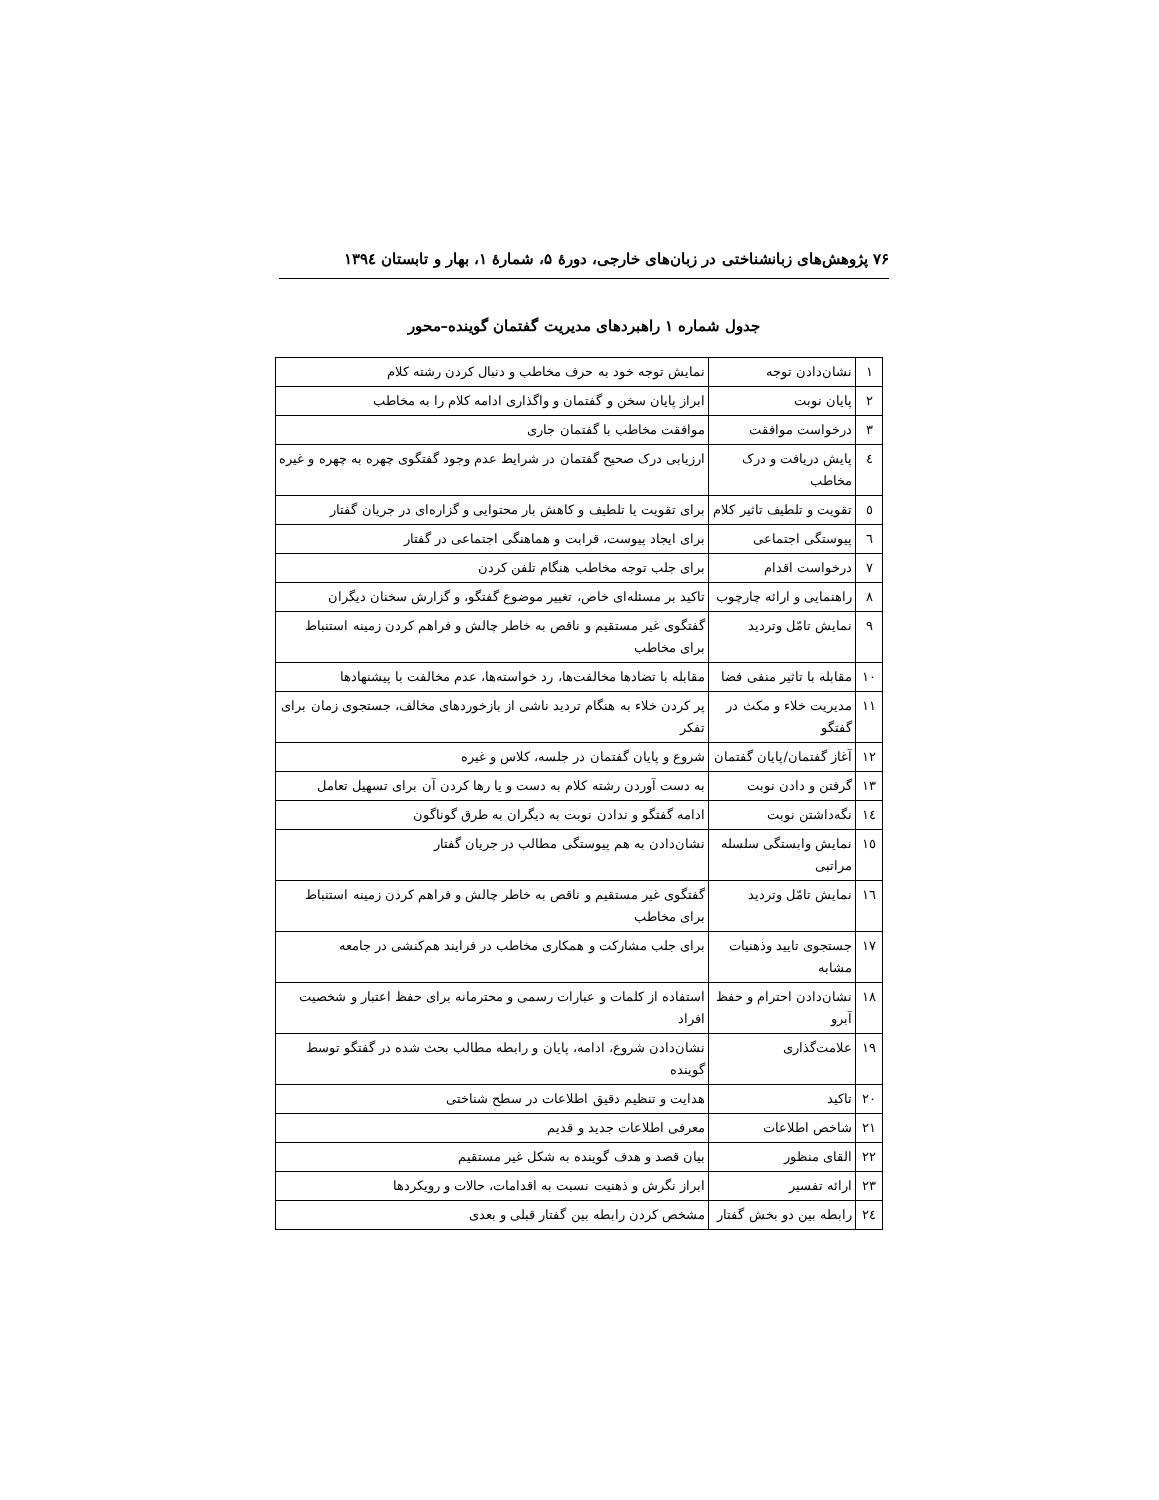۷۶ پژوهش‌های زبانشناختی در زبان‌های خارجی، دورهٔ ۵، شمارهٔ ۱، بهار و تابستان ۱۳۹٤
جدول شماره ۱ راهبردهای مدیریت گفتمان گوینده–محور
| ۱ | نشان‌دادن توجه | نمایش توجه خود به حرف مخاطب و دنبال کردن رشته کلام |
| ۲ | پایان نوبت | ابراز پایان سخن و گفتمان و واگذاری ادامه کلام را به مخاطب |
| ۳ | درخواست موافقت | موافقت مخاطب با گفتمان جاری |
| ٤ | پایش دریافت و درک مخاطب | ارزیابی درک صحیح گفتمان در شرایط عدم وجود گفتگوی چهره به چهره و غیره |
| ٥ | تقویت و تلطیف تاثیر کلام | برای تقویت یا تلطیف و کاهش بار محتوایی و گزاره‌ای در جریان گفتار |
| ٦ | پیوستگی اجتماعی | برای ایجاد پیوست، قرابت و هماهنگی اجتماعی در گفتار |
| ۷ | درخواست اقدام | برای جلب توجه مخاطب هنگام تلفن کردن |
| ۸ | راهنمایی و ارائه چارچوب | تاکید بر مسئله‌ای خاص، تغییر موضوع گفتگو، و گزارش سخنان دیگران |
| ۹ | نمایش تامّل وتردید | گفتگوی غیر مستقیم و ناقص به خاطر چالش و فراهم کردن زمینه استنباط برای مخاطب |
| ۱۰ | مقابله با تاثیر منفی فضا | مقابله با تضادها مخالفت‌ها، رد خواسته‌ها، عدم مخالفت با پیشنهادها |
| ۱۱ | مدیریت خلاء و مکث در گفتگو | پر کردن خلاء به هنگام تردید ناشی از بازخوردهای مخالف، جستجوی زمان برای تفکر |
| ۱۲ | آغاز گفتمان/پایان گفتمان | شروع و پایان گفتمان در جلسه، کلاس و غیره |
| ۱۳ | گرفتن و دادن نوبت | به دست آوردن رشته کلام به دست و یا رها کردن آن برای تسهیل تعامل |
| ۱٤ | نگه‌داشتن نوبت | ادامه گفتگو و ندادن نوبت به دیگران به طرق گوناگون |
| ۱٥ | نمایش وابستگی سلسله مراتبی | نشان‌دادن به هم پیوستگی مطالب در جریان گفتار |
| ۱٦ | نمایش تامّل وتردید | گفتگوی غیر مستقیم و ناقص به خاطر چالش و فراهم کردن زمینه استنباط برای مخاطب |
| ۱۷ | جستجوی تایید وذهنیات مشابه | برای جلب مشارکت و همکاری مخاطب در فرایند هم‌کنشی در جامعه |
| ۱۸ | نشان‌دادن احترام و حفظ آبرو | استفاده از کلمات و عبارات رسمی و محترمانه برای حفظ اعتبار و شخصیت افراد |
| ۱۹ | علامت‌گذاری | نشان‌دادن شروع، ادامه، پایان و رابطه مطالب بحث شده در گفتگو توسط گوینده |
| ۲۰ | تاکید | هدایت و تنظیم دقیق اطلاعات در سطح شناختی |
| ۲۱ | شاخص اطلاعات | معرفی اطلاعات جدید و قدیم |
| ۲۲ | القای منظور | بیان قصد و هدف گوینده به شکل غیر مستقیم |
| ۲۳ | ارائه تفسیر | ابراز نگرش و ذهنیت نسبت به اقدامات، حالات و رویکردها |
| ۲٤ | رابطه بین دو بخش گفتار | مشخص کردن رابطه بین گفتار قبلی و بعدی |